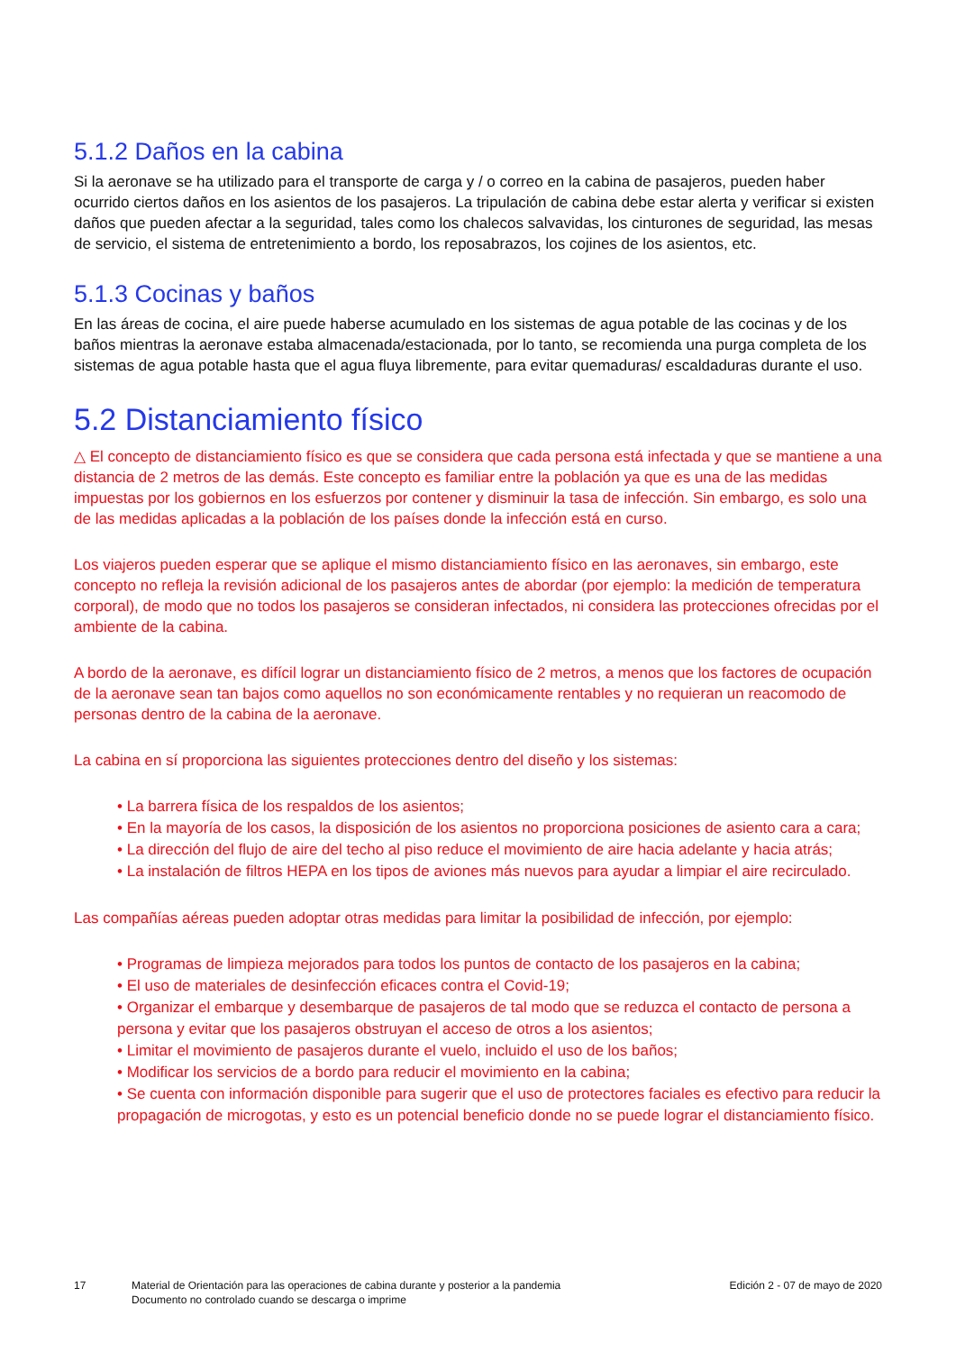5.1.2 Daños en la cabina
Si la aeronave se ha utilizado para el transporte de carga y / o correo en la cabina de pasajeros, pueden haber ocurrido ciertos daños en los asientos de los pasajeros. La tripulación de cabina debe estar alerta y verificar si existen daños que pueden afectar a la seguridad, tales como los chalecos salvavidas, los cinturones de seguridad, las mesas de servicio, el sistema de entretenimiento a bordo, los reposabrazos, los cojines de los asientos, etc.
5.1.3 Cocinas y baños
En las áreas de cocina, el aire puede haberse acumulado en los sistemas de agua potable de las cocinas y de los baños mientras la aeronave estaba almacenada/estacionada, por lo tanto, se recomienda una purga completa de los sistemas de agua potable hasta que el agua fluya libremente, para evitar quemaduras/ escaldaduras durante el uso.
5.2 Distanciamiento físico
△ El concepto de distanciamiento físico es que se considera que cada persona está infectada y que se mantiene a una distancia de 2 metros de las demás. Este concepto es familiar entre la población ya que es una de las medidas impuestas por los gobiernos en los esfuerzos por contener y disminuir la tasa de infección. Sin embargo, es solo una de las medidas aplicadas a la población de los países donde la infección está en curso.
Los viajeros pueden esperar que se aplique el mismo distanciamiento físico en las aeronaves, sin embargo, este concepto no refleja la revisión adicional de los pasajeros antes de abordar (por ejemplo: la medición de temperatura corporal), de modo que no todos los pasajeros se consideran infectados, ni considera las protecciones ofrecidas por el ambiente de la cabina.
A bordo de la aeronave, es difícil lograr un distanciamiento físico de 2 metros, a menos que los factores de ocupación de la aeronave sean tan bajos como aquellos no son económicamente rentables y no requieran un reacomodo de personas dentro de la cabina de la aeronave.
La cabina en sí proporciona las siguientes protecciones dentro del diseño y los sistemas:
• La barrera física de los respaldos de los asientos;
• En la mayoría de los casos, la disposición de los asientos no proporciona posiciones de asiento cara a cara;
• La dirección del flujo de aire del techo al piso reduce el movimiento de aire hacia adelante y hacia atrás;
• La instalación de filtros HEPA en los tipos de aviones más nuevos para ayudar a limpiar el aire recirculado.
Las compañías aéreas pueden adoptar otras medidas para limitar la posibilidad de infección, por ejemplo:
• Programas de limpieza mejorados para todos los puntos de contacto de los pasajeros en la cabina;
• El uso de materiales de desinfección eficaces contra el Covid-19;
• Organizar el embarque y desembarque de pasajeros de tal modo que se reduzca el contacto de persona a persona y evitar que los pasajeros obstruyan el acceso de otros a los asientos;
• Limitar el movimiento de pasajeros durante el vuelo, incluido el uso de los baños;
• Modificar los servicios de a bordo para reducir el movimiento en la cabina;
• Se cuenta con información disponible para sugerir que el uso de protectores faciales es efectivo para reducir la propagación de microgotas, y esto es un potencial beneficio donde no se puede lograr el distanciamiento físico.
17 Material de Orientación para las operaciones de cabina durante y posterior a la pandemia
Documento no controlado cuando se descarga o imprime
Edición 2 - 07 de mayo de 2020